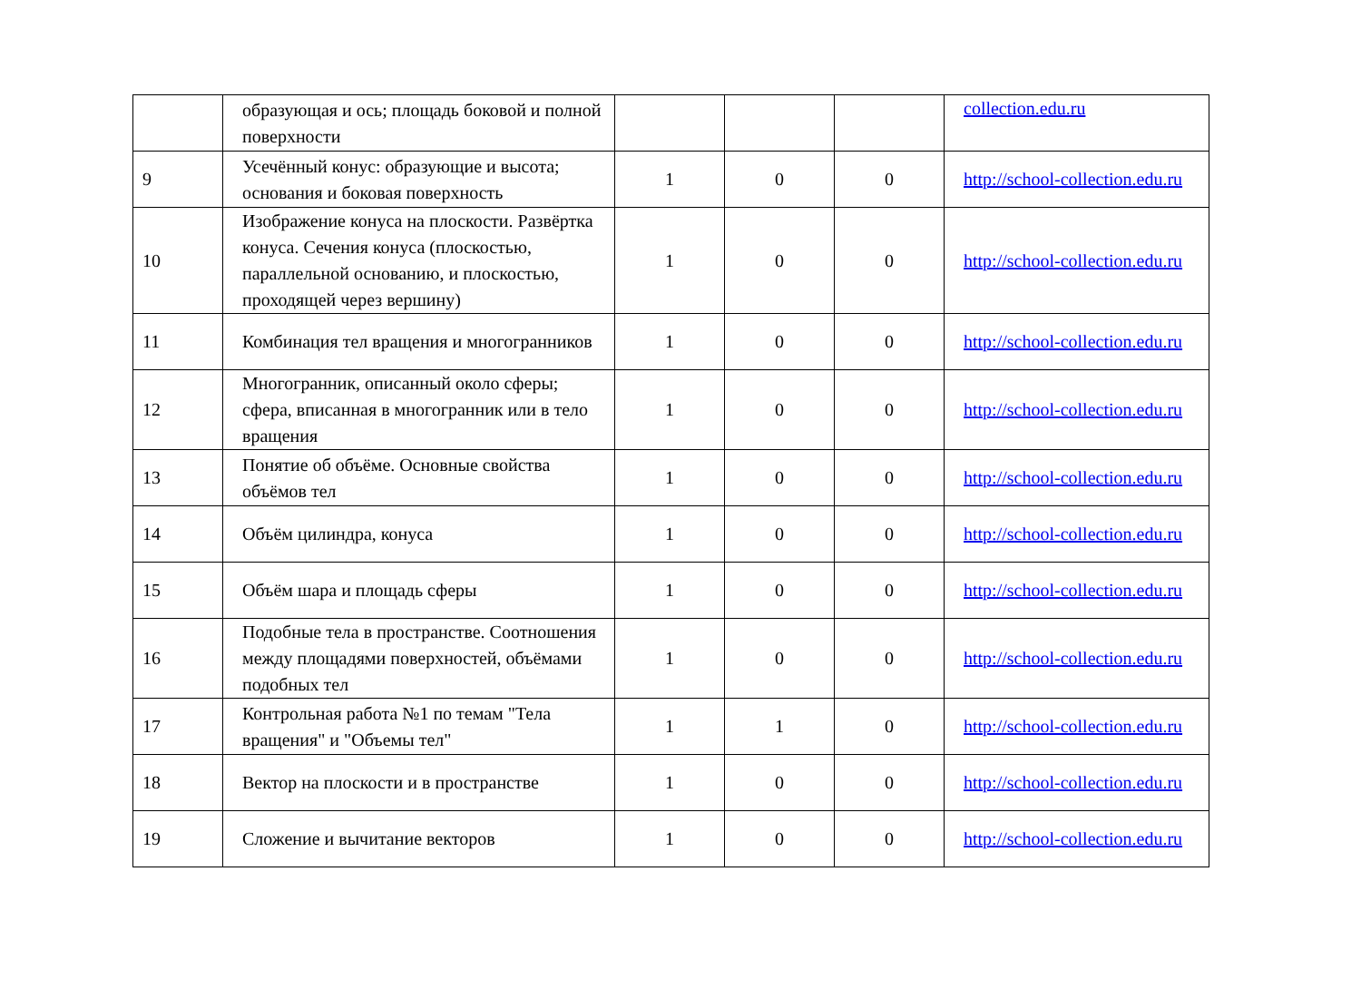| | образующая и ось; площадь боковой и полной поверхности | | | | collection.edu.ru |
| 9 | Усечённый конус: образующие и высота; основания и боковая поверхность | 1 | 0 | 0 | http://school-collection.edu.ru |
| 10 | Изображение конуса на плоскости. Развёртка конуса. Сечения конуса (плоскостью, параллельной основанию, и плоскостью, проходящей через вершину) | 1 | 0 | 0 | http://school-collection.edu.ru |
| 11 | Комбинация тел вращения и многогранников | 1 | 0 | 0 | http://school-collection.edu.ru |
| 12 | Многогранник, описанный около сферы; сфера, вписанная в многогранник или в тело вращения | 1 | 0 | 0 | http://school-collection.edu.ru |
| 13 | Понятие об объёме. Основные свойства объёмов тел | 1 | 0 | 0 | http://school-collection.edu.ru |
| 14 | Объём цилиндра, конуса | 1 | 0 | 0 | http://school-collection.edu.ru |
| 15 | Объём шара и площадь сферы | 1 | 0 | 0 | http://school-collection.edu.ru |
| 16 | Подобные тела в пространстве. Соотношения между площадями поверхностей, объёмами подобных тел | 1 | 0 | 0 | http://school-collection.edu.ru |
| 17 | Контрольная работа №1 по темам "Тела вращения" и "Объемы тел" | 1 | 1 | 0 | http://school-collection.edu.ru |
| 18 | Вектор на плоскости и в пространстве | 1 | 0 | 0 | http://school-collection.edu.ru |
| 19 | Сложение и вычитание векторов | 1 | 0 | 0 | http://school-collection.edu.ru |